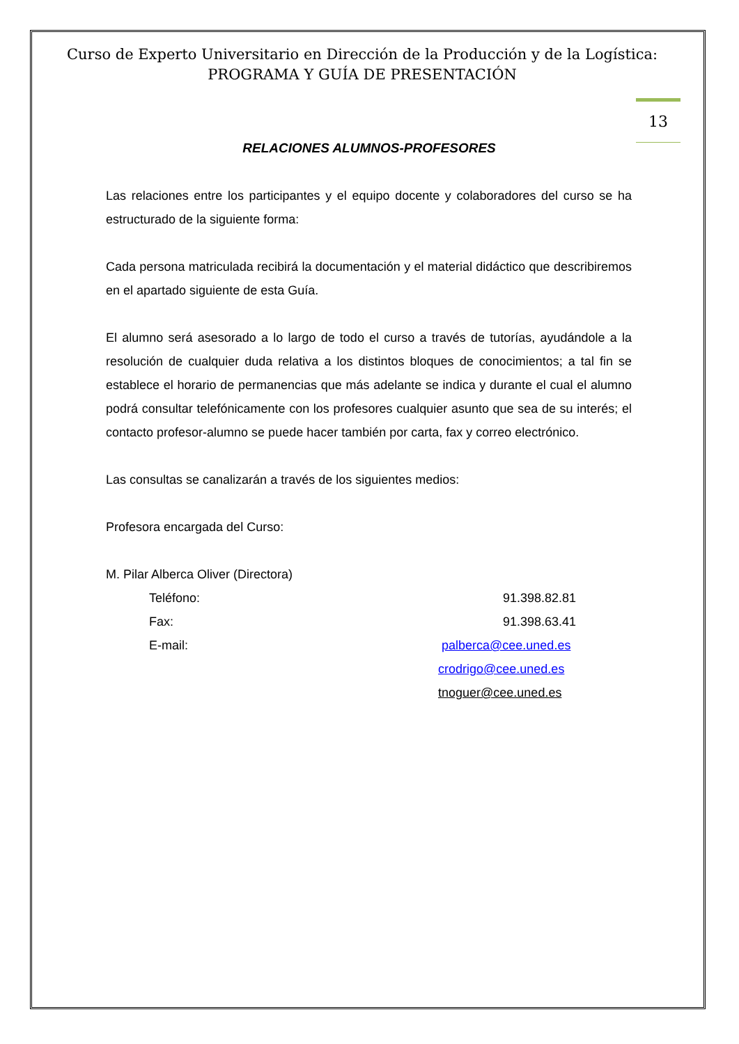Curso de Experto Universitario en Dirección de la Producción y de la Logística: PROGRAMA Y GUÍA DE PRESENTACIÓN
13
RELACIONES ALUMNOS-PROFESORES
Las relaciones entre los participantes y el equipo docente y colaboradores del curso se ha estructurado de la siguiente forma:
Cada persona matriculada recibirá la documentación y el material didáctico que describiremos en el apartado siguiente de esta Guía.
El alumno será asesorado a lo largo de todo el curso a través de tutorías, ayudándole a la resolución de cualquier duda relativa a los distintos bloques de conocimientos; a tal fin se establece el horario de permanencias que más adelante se indica y durante el cual el alumno podrá consultar telefónicamente con los profesores cualquier asunto que sea de su interés; el contacto profesor-alumno se puede hacer también por carta, fax y correo electrónico.
Las consultas se canalizarán a través de los siguientes medios:
Profesora encargada del Curso:
M. Pilar Alberca Oliver (Directora)
Teléfono: 91.398.82.81
Fax: 91.398.63.41
E-mail: palberca@cee.uned.es
crodrigo@cee.uned.es
tnoguer@cee.uned.es